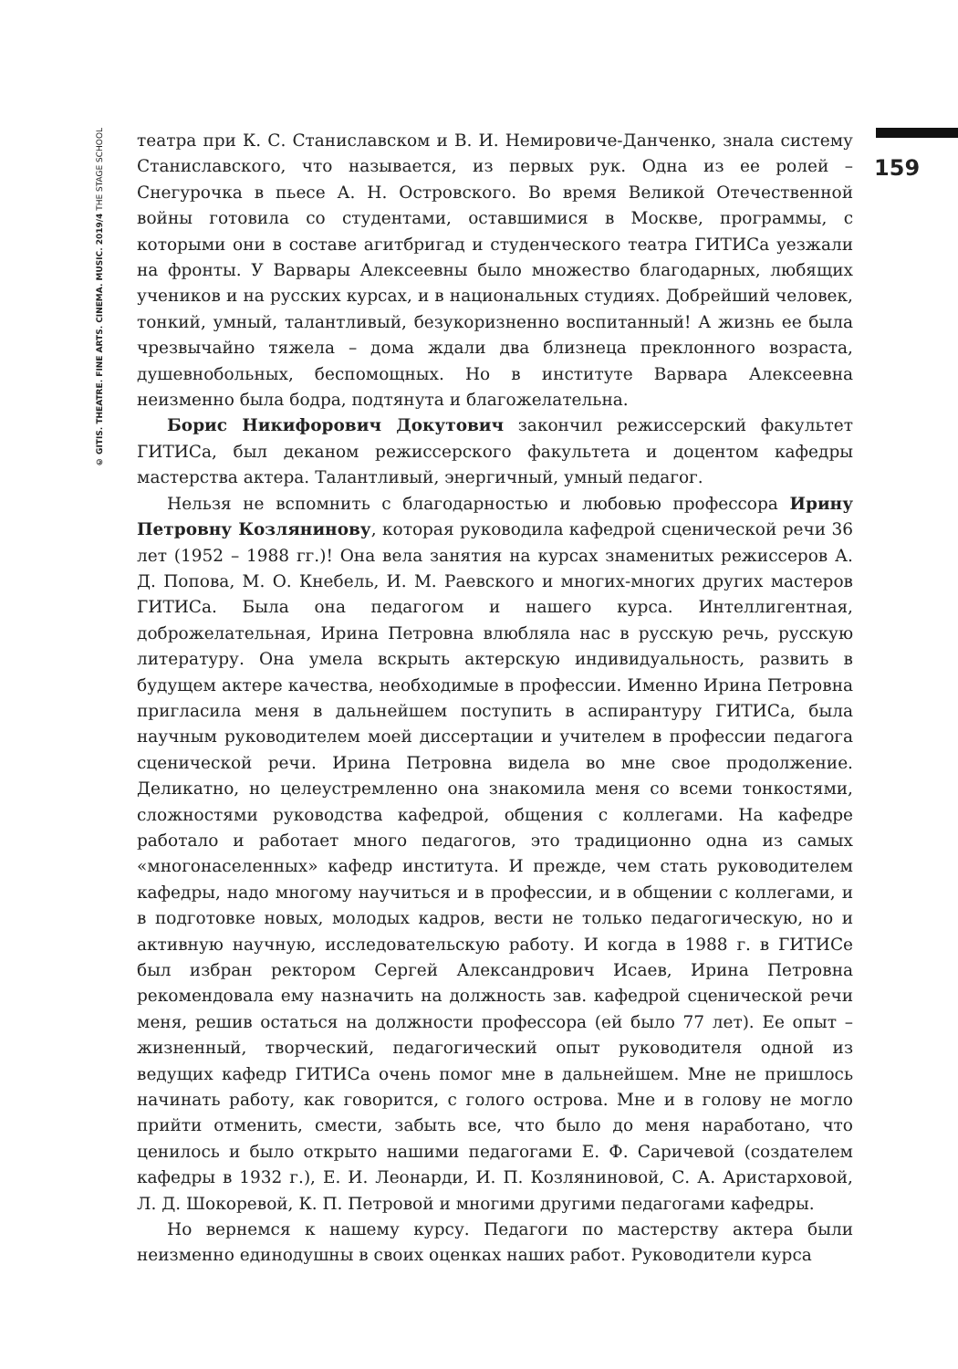© GITIS. THEATRE. FINE ARTS. CINEMA. MUSIC. 2019/4 THE STAGE SCHOOL
159
театра при К. С. Станиславском и В. И. Немировиче-Данченко, знала систему Станиславского, что называется, из первых рук. Одна из ее ролей – Снегурочка в пьесе А. Н. Островского. Во время Великой Отечественной войны готовила со студентами, оставшимися в Москве, программы, с которыми они в составе агитбригад и студенческого театра ГИТИСа уезжали на фронты. У Варвары Алексеевны было множество благодарных, любящих учеников и на русских курсах, и в национальных студиях. Добрейший человек, тонкий, умный, талантливый, безукоризненно воспитанный! А жизнь ее была чрезвычайно тяжела – дома ждали два близнеца преклонного возраста, душевнобольных, беспомощных. Но в институте Варвара Алексеевна неизменно была бодра, подтянута и благожелательна.
Борис Никифорович Докутович закончил режиссерский факультет ГИТИСа, был деканом режиссерского факультета и доцентом кафедры мастерства актера. Талантливый, энергичный, умный педагог.
Нельзя не вспомнить с благодарностью и любовью профессора Ирину Петровну Козлянинову, которая руководила кафедрой сценической речи 36 лет (1952 – 1988 гг.)! Она вела занятия на курсах знаменитых режиссеров А. Д. Попова, М. О. Кнебель, И. М. Раевского и многих-многих других мастеров ГИТИСа. Была она педагогом и нашего курса. Интеллигентная, доброжелательная, Ирина Петровна влюбляла нас в русскую речь, русскую литературу. Она умела вскрыть актерскую индивидуальность, развить в будущем актере качества, необходимые в профессии. Именно Ирина Петровна пригласила меня в дальнейшем поступить в аспирантуру ГИТИСа, была научным руководителем моей диссертации и учителем в профессии педагога сценической речи. Ирина Петровна видела во мне свое продолжение. Деликатно, но целеустремленно она знакомила меня со всеми тонкостями, сложностями руководства кафедрой, общения с коллегами. На кафедре работало и работает много педагогов, это традиционно одна из самых «многонаселенных» кафедр института. И прежде, чем стать руководителем кафедры, надо многому научиться и в профессии, и в общении с коллегами, и в подготовке новых, молодых кадров, вести не только педагогическую, но и активную научную, исследовательскую работу. И когда в 1988 г. в ГИТИСе был избран ректором Сергей Александрович Исаев, Ирина Петровна рекомендовала ему назначить на должность зав. кафедрой сценической речи меня, решив остаться на должности профессора (ей было 77 лет). Ее опыт – жизненный, творческий, педагогический опыт руководителя одной из ведущих кафедр ГИТИСа очень помог мне в дальнейшем. Мне не пришлось начинать работу, как говорится, с голого острова. Мне и в голову не могло прийти отменить, смести, забыть все, что было до меня наработано, что ценилось и было открыто нашими педагогами Е. Ф. Саричевой (создателем кафедры в 1932 г.), Е. И. Леонарди, И. П. Козляниновой, С. А. Аристарховой, Л. Д. Шокоревой, К. П. Петровой и многими другими педагогами кафедры.
Но вернемся к нашему курсу. Педагоги по мастерству актера были неизменно единодушны в своих оценках наших работ. Руководители курса